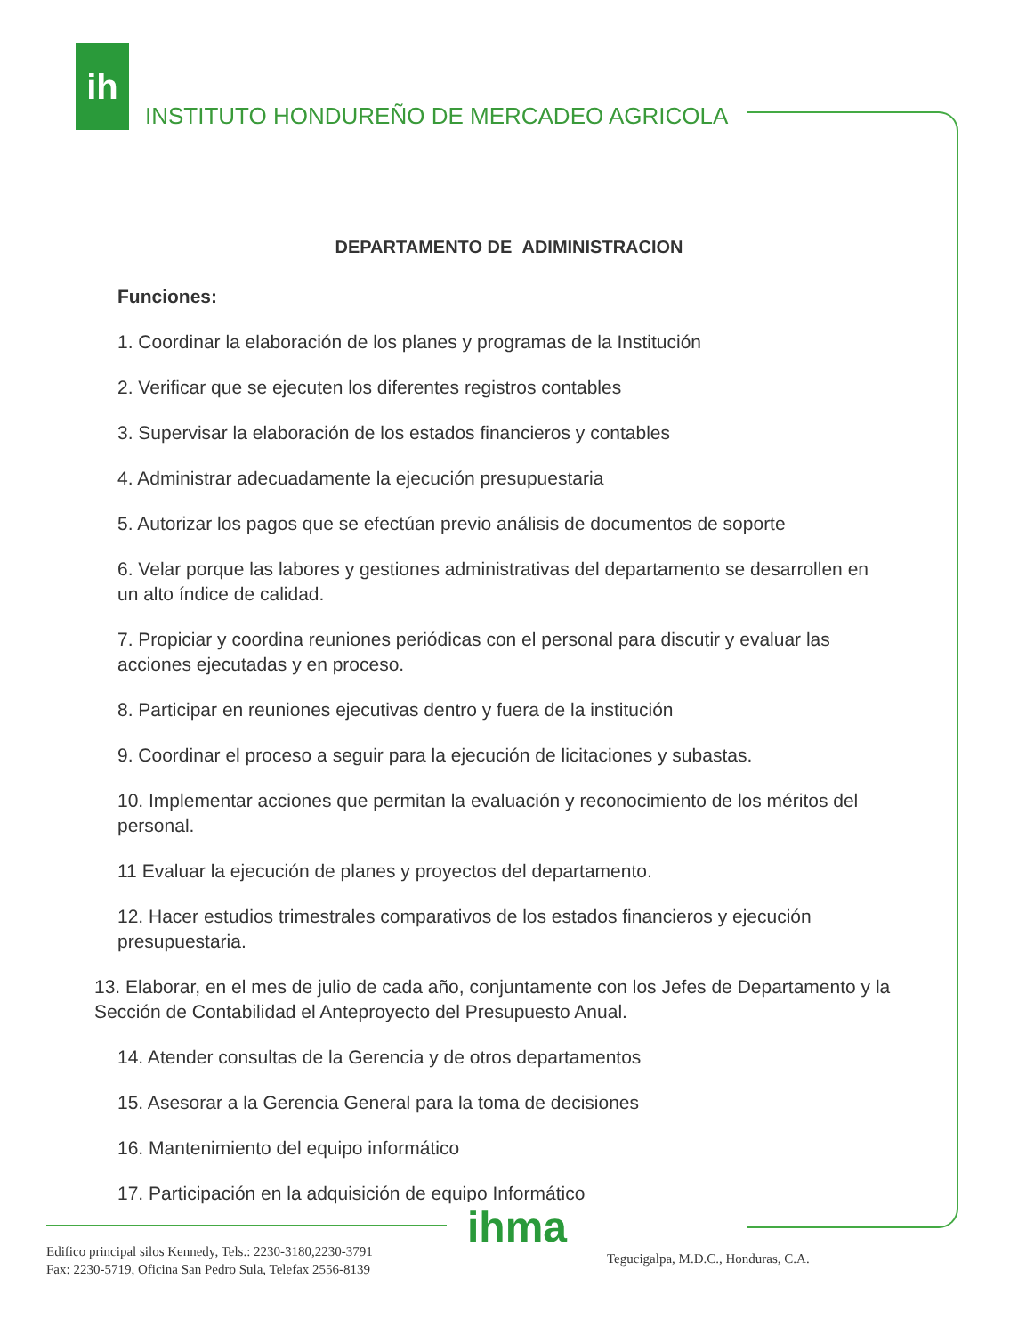ih
INSTITUTO HONDUREÑO DE MERCADEO AGRICOLA
DEPARTAMENTO DE ADIMINISTRACION
Funciones:
1. Coordinar la elaboración de los planes y programas de la Institución
2. Verificar que se ejecuten los diferentes registros contables
3. Supervisar la elaboración de los estados financieros y contables
4. Administrar adecuadamente la ejecución presupuestaria
5. Autorizar los pagos que se efectúan previo análisis de documentos de soporte
6. Velar porque las labores y gestiones administrativas del departamento se desarrollen en un alto índice de calidad.
7. Propiciar y coordina reuniones periódicas con el personal para discutir y evaluar las acciones ejecutadas y en proceso.
8. Participar en reuniones ejecutivas dentro y fuera de la institución
9. Coordinar el proceso a seguir para la ejecución de licitaciones y subastas.
10. Implementar acciones que permitan la evaluación y reconocimiento de los méritos del personal.
11 Evaluar la ejecución de planes y proyectos del departamento.
12. Hacer estudios trimestrales comparativos de los estados financieros y ejecución presupuestaria.
13. Elaborar, en el mes de julio de cada año, conjuntamente con los Jefes de Departamento y la Sección de Contabilidad el Anteproyecto del Presupuesto Anual.
14. Atender consultas de la Gerencia y de otros departamentos
15. Asesorar a la Gerencia General para la toma de decisiones
16. Mantenimiento del equipo informático
17. Participación en la adquisición de equipo Informático
ihma
Edifico principal silos Kennedy, Tels.: 2230-3180,2230-3791
Fax: 2230-5719, Oficina San Pedro Sula, Telefax 2556-8139
Tegucigalpa, M.D.C., Honduras, C.A.